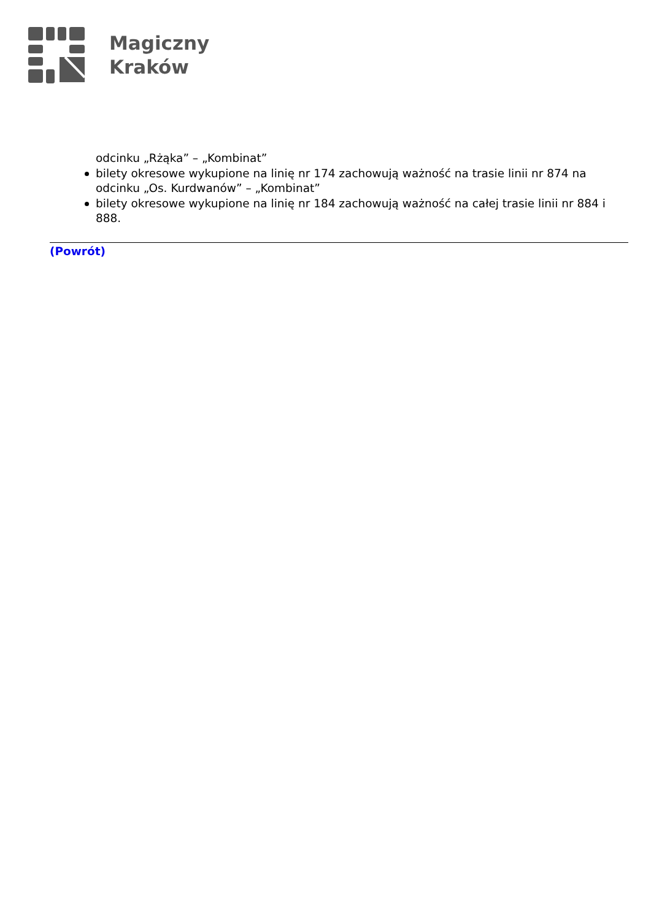Magiczny
Kraków
odcinku „Rżąka” – „Kombinat”
bilety okresowe wykupione na linię nr 174 zachowują ważność na trasie linii nr 874 na odcinku „Os. Kurdwanów” – „Kombinat”
bilety okresowe wykupione na linię nr 184 zachowują ważność na całej trasie linii nr 884 i 888.
(Powrót)